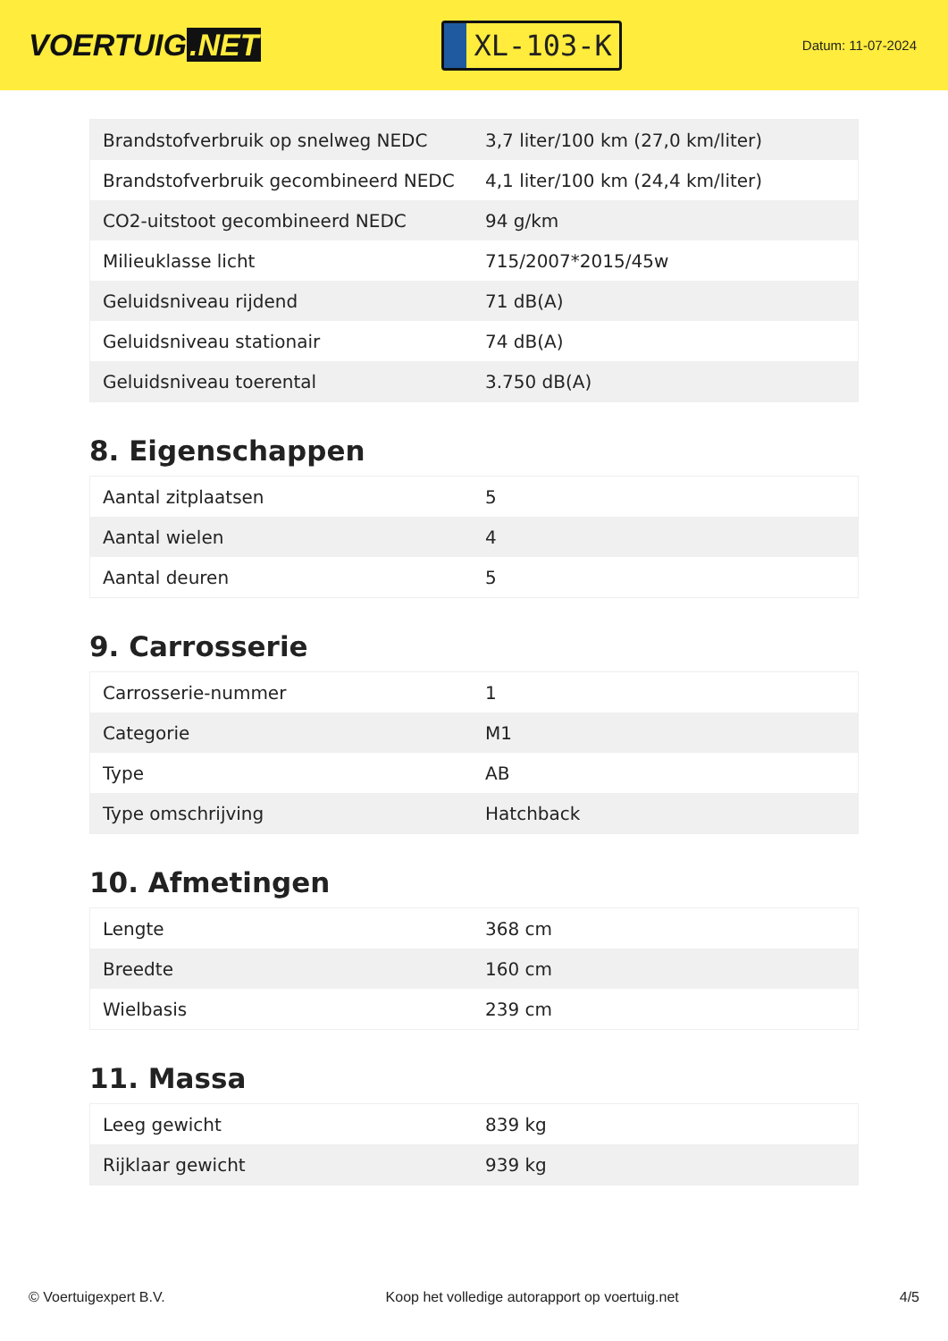VOERTUIG.NET
XL-103-K
Datum: 11-07-2024
| Brandstofverbruik op snelweg NEDC | 3,7 liter/100 km (27,0 km/liter) |
| Brandstofverbruik gecombineerd NEDC | 4,1 liter/100 km (24,4 km/liter) |
| CO2-uitstoot gecombineerd NEDC | 94 g/km |
| Milieuklasse licht | 715/2007*2015/45w |
| Geluidsniveau rijdend | 71 dB(A) |
| Geluidsniveau stationair | 74 dB(A) |
| Geluidsniveau toerental | 3.750 dB(A) |
8. Eigenschappen
| Aantal zitplaatsen | 5 |
| Aantal wielen | 4 |
| Aantal deuren | 5 |
9. Carrosserie
| Carrosserie-nummer | 1 |
| Categorie | M1 |
| Type | AB |
| Type omschrijving | Hatchback |
10. Afmetingen
| Lengte | 368 cm |
| Breedte | 160 cm |
| Wielbasis | 239 cm |
11. Massa
| Leeg gewicht | 839 kg |
| Rijklaar gewicht | 939 kg |
© Voertuigexpert B.V. Koop het volledige autorapport op voertuig.net 4/5